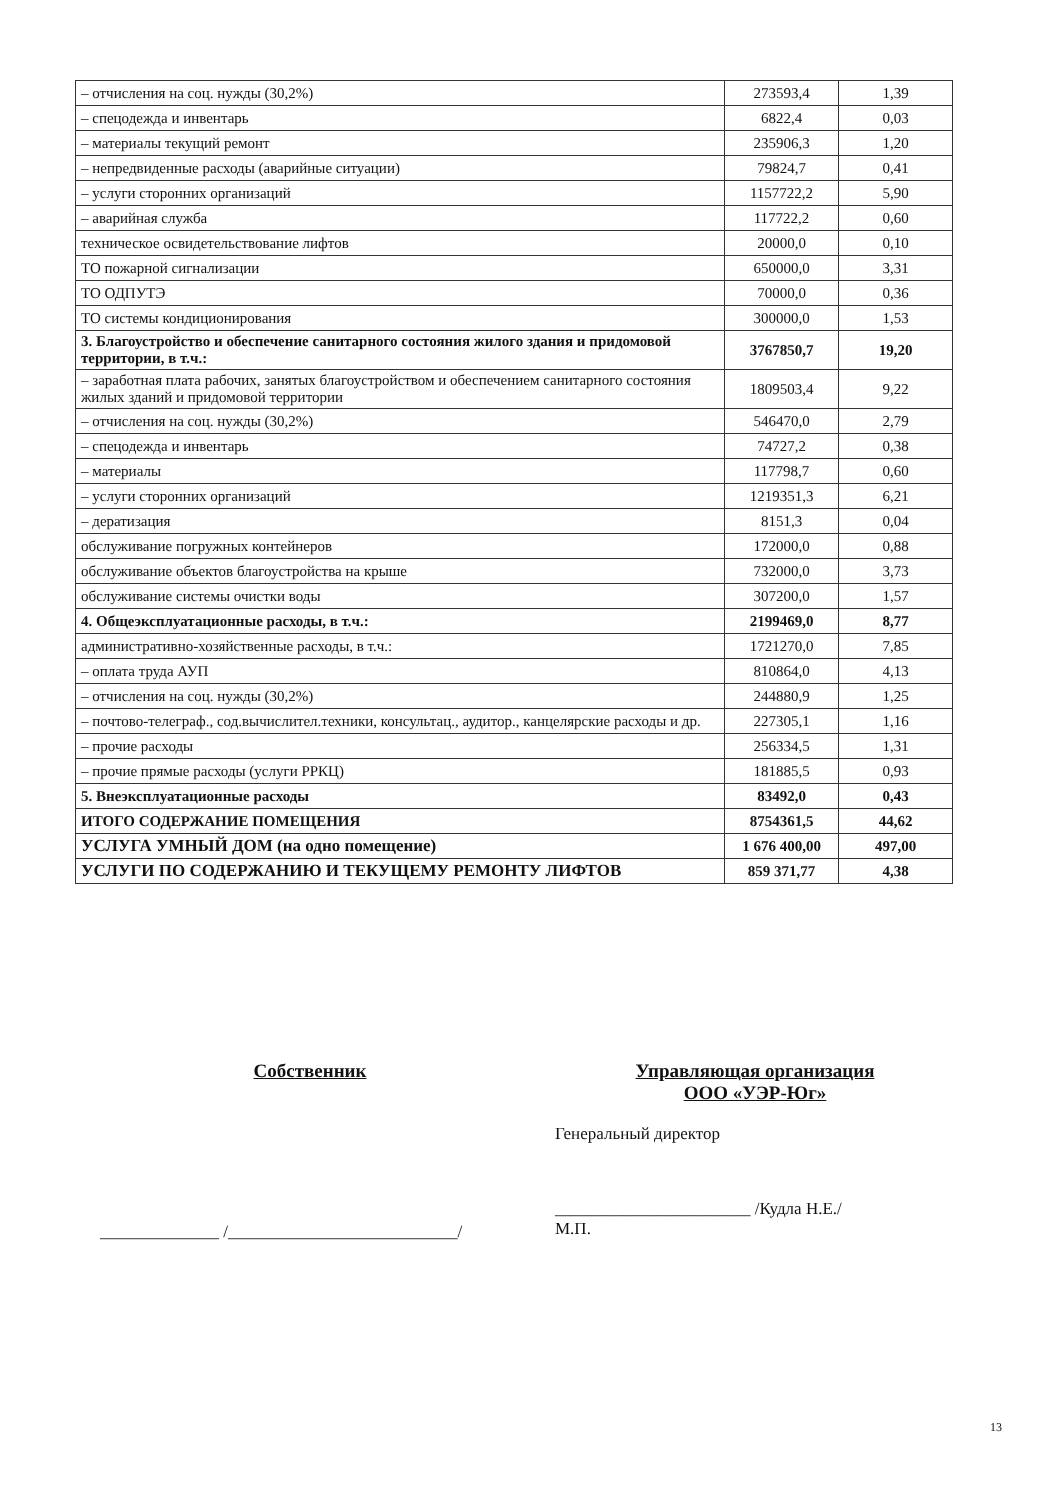| – отчисления на соц. нужды (30,2%) | 273593,4 | 1,39 |
| – спецодежда и инвентарь | 6822,4 | 0,03 |
| – материалы текущий ремонт | 235906,3 | 1,20 |
| – непредвиденные расходы (аварийные ситуации) | 79824,7 | 0,41 |
| – услуги сторонних организаций | 1157722,2 | 5,90 |
| – аварийная служба | 117722,2 | 0,60 |
| техническое освидетельствование лифтов | 20000,0 | 0,10 |
| ТО пожарной сигнализации | 650000,0 | 3,31 |
| ТО ОДПУТЭ | 70000,0 | 0,36 |
| ТО системы кондиционирования | 300000,0 | 1,53 |
| 3. Благоустройство и обеспечение санитарного состояния жилого здания и придомовой территории, в т.ч.: | 3767850,7 | 19,20 |
| – заработная плата рабочих, занятых благоустройством и обеспечением санитарного состояния жилых зданий и придомовой территории | 1809503,4 | 9,22 |
| – отчисления на соц. нужды (30,2%) | 546470,0 | 2,79 |
| – спецодежда и инвентарь | 74727,2 | 0,38 |
| – материалы | 117798,7 | 0,60 |
| – услуги сторонних организаций | 1219351,3 | 6,21 |
| – дератизация | 8151,3 | 0,04 |
| обслуживание погружных контейнеров | 172000,0 | 0,88 |
| обслуживание объектов благоустройства на крыше | 732000,0 | 3,73 |
| обслуживание системы очистки воды | 307200,0 | 1,57 |
| 4. Общеэксплуатационные расходы, в т.ч.: | 2199469,0 | 8,77 |
| административно-хозяйственные расходы, в т.ч.: | 1721270,0 | 7,85 |
| – оплата труда АУП | 810864,0 | 4,13 |
| – отчисления на соц. нужды (30,2%) | 244880,9 | 1,25 |
| – почтово-телеграф., сод.вычислител.техники, консультац., аудитор., канцелярские расходы и др. | 227305,1 | 1,16 |
| – прочие расходы | 256334,5 | 1,31 |
| – прочие прямые расходы (услуги РРКЦ) | 181885,5 | 0,93 |
| 5. Внеэксплуатационные расходы | 83492,0 | 0,43 |
| ИТОГО СОДЕРЖАНИЕ ПОМЕЩЕНИЯ | 8754361,5 | 44,62 |
| УСЛУГА УМНЫЙ ДОМ (на одно помещение) | 1 676 400,00 | 497,00 |
| УСЛУГИ ПО СОДЕРЖАНИЮ И ТЕКУЩЕМУ РЕМОНТУ ЛИФТОВ | 859 371,77 | 4,38 |
Собственник
______________ /___________________________/
Управляющая организация
ООО «УЭР-Юг»
Генеральный директор
_______________________ /Кудла Н.Е./
М.П.
13